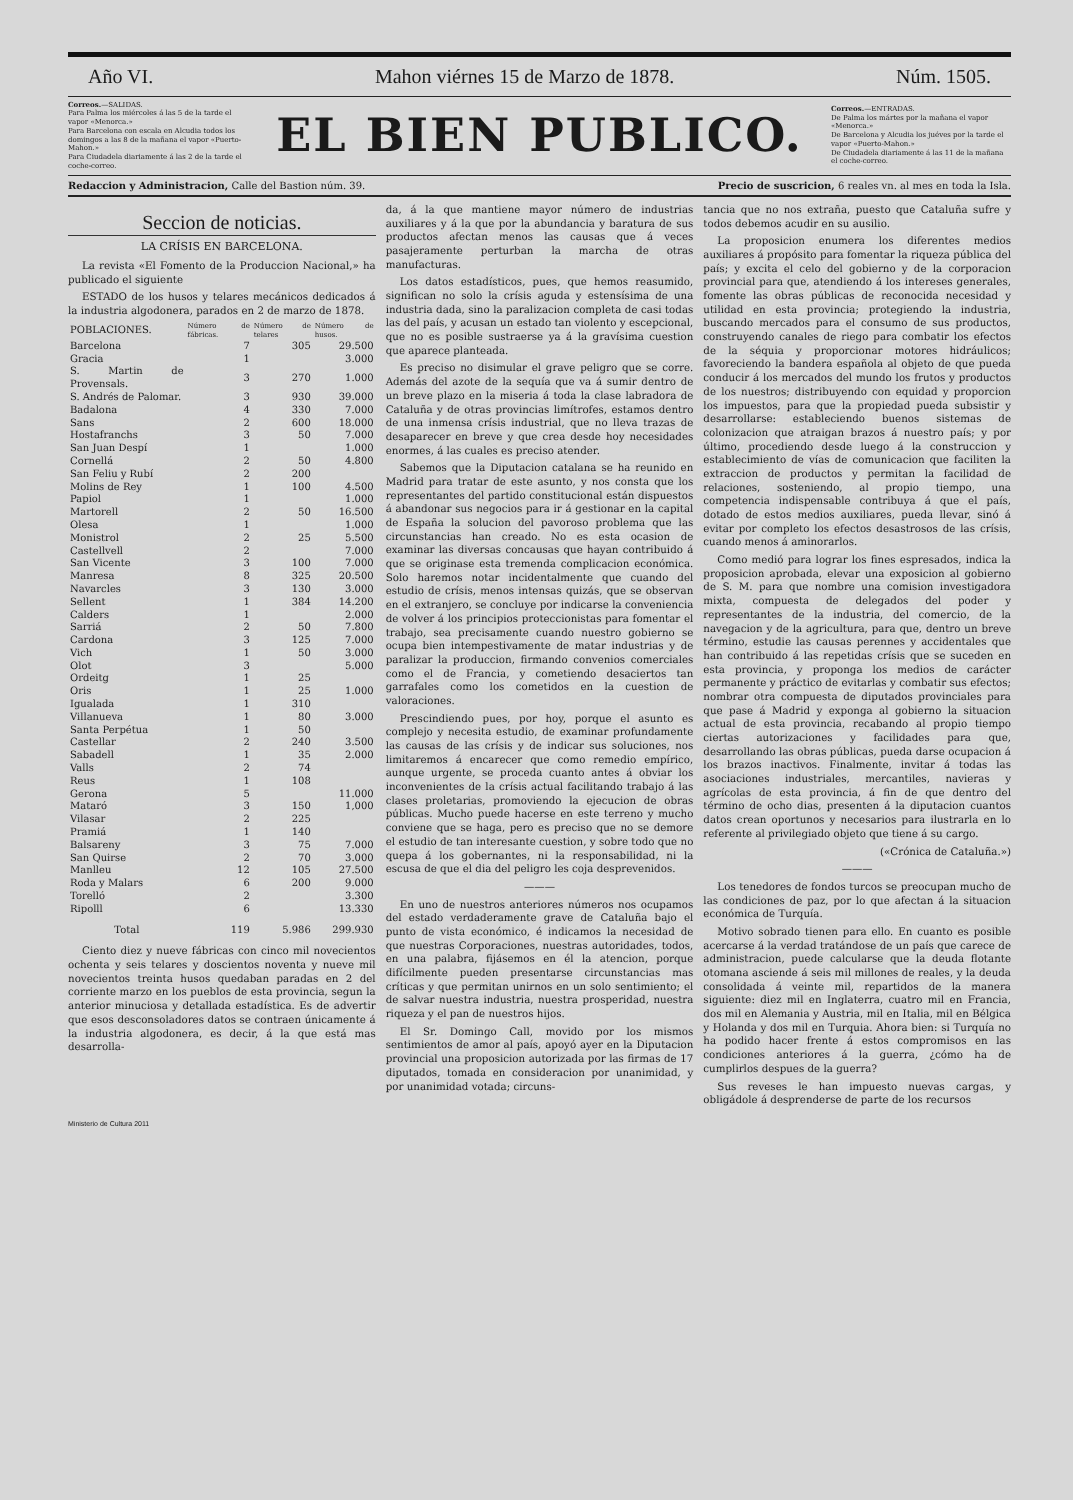Año VI. Mahon viérnes 15 de Marzo de 1878. Núm. 1505.
Correos.—SALIDAS.
Para Palma los miércoles á las 5 de la tarde el vapor «Menorca.»
Para Barcelona con escala en Alcudia todos los domingos a las 8 de la mañana el vapor «Puerto-Mahon.»
Para Ciudadela diariamente á las 2 de la tarde el coche-correo.
EL BIEN PUBLICO.
Correos.—ENTRADAS.
De Palma los mártes por la mañana el vapor «Menorca.»
De Barcelona y Alcudia los juéves por la tarde el vapor «Puerto-Mahon.»
De Ciudadela diariamente á las 11 de la mañana el coche-correo.
Redaccion y Administracion, Calle del Bastion núm. 39. Precio de suscricion, 6 reales vn. al mes en toda la Isla.
Seccion de noticias.
LA CRÍSIS EN BARCELONA.
La revista «El Fomento de la Produccion Nacional,» ha publicado el siguiente
ESTADO de los husos y telares mecánicos dedicados á la industria algodonera, parados en 2 de marzo de 1878.
| POBLACIONES. | Número de fábricas. | Número de telares | Número de husos. |
| --- | --- | --- | --- |
| Barcelona | 7 | 305 | 29.500 |
| Gracia | 1 | | 3.000 |
| S. Martin de Provensals. | 3 | 270 | 1.000 |
| S. Andrés de Palomar. | 3 | 930 | 39.000 |
| Badalona | 4 | 330 | 7.000 |
| Sans | 2 | 600 | 18.000 |
| Hostafranchs | 3 | 50 | 7.000 |
| San Juan Despí | 1 | | 1.000 |
| Cornellá | 2 | 50 | 4.800 |
| San Feliu y Rubí | 2 | 200 | |
| Molins de Rey | 1 | 100 | 4.500 |
| Papiol | 1 | | 1.000 |
| Martorell | 2 | 50 | 16.500 |
| Olesa | 1 | | 1.000 |
| Monistrol | 2 | 25 | 5.500 |
| Castellvell | 2 | | 7.000 |
| San Vicente | 3 | 100 | 7.000 |
| Manresa | 8 | 325 | 20.500 |
| Navarcles | 3 | 130 | 3.000 |
| Sellent | 1 | 384 | 14.200 |
| Calders | 1 | | 2.000 |
| Sarriá | 2 | 50 | 7.800 |
| Cardona | 3 | 125 | 7.000 |
| Vich | 1 | 50 | 3.000 |
| Olot | 3 | | 5.000 |
| Ordeitg | 1 | 25 | |
| Oris | 1 | 25 | 1.000 |
| Igualada | 1 | 310 | |
| Villanueva | 1 | 80 | 3.000 |
| Santa Perpétua | 1 | 50 | |
| Castellar | 2 | 240 | 3.500 |
| Sabadell | 1 | 35 | 2.000 |
| Valls | 2 | 74 | |
| Reus | 1 | 108 | |
| Gerona | 5 | | 11.000 |
| Mataró | 3 | 150 | 1,000 |
| Vilasar | 2 | 225 | |
| Pramiá | 1 | 140 | |
| Balsareny | 3 | 75 | 7.000 |
| San Quirse | 2 | 70 | 3.000 |
| Manlleu | 12 | 105 | 27.500 |
| Roda y Malars | 6 | 200 | 9.000 |
| Torelló | 2 | | 3.300 |
| Ripolll | 6 | | 13.330 |
| Total | 119 | 5.986 | 299.930 |
Ciento diez y nueve fábricas con cinco mil novecientos ochenta y seis telares y doscientos noventa y nueve mil novecientos treinta husos quedaban paradas en 2 del corriente marzo en los pueblos de esta provincia, segun la anterior minuciosa y detallada estadística. Es de advertir que esos desconsoladores datos se contraen únicamente á la industria algodonera, es decir, á la que está mas desarrolla-
da, á la que mantiene mayor número de industrias auxiliares y á la que por la abundancia y baratura de sus productos afectan menos las causas que á veces pasajeramente perturban la marcha de otras manufacturas.
Los datos estadísticos, pues, que hemos reasumido, significan no solo la crísis aguda y estensísima de una industria dada, sino la paralizacion completa de casi todas las del país, y acusan un estado tan violento y escepcional, que no es posible sustraerse ya á la gravísima cuestion que aparece planteada.
Es preciso no disimular el grave peligro que se corre. Además del azote de la sequía que va á sumir dentro de un breve plazo en la miseria á toda la clase labradora de Cataluña y de otras provincias limítrofes, estamos dentro de una inmensa crísis industrial, que no lleva trazas de desaparecer en breve y que crea desde hoy necesidades enormes, á las cuales es preciso atender.
Sabemos que la Diputacion catalana se ha reunido en Madrid para tratar de este asunto, y nos consta que los representantes del partido constitucional están dispuestos á abandonar sus negocios para ir á gestionar en la capital de España la solucion del pavoroso problema que las circunstancias han creado. No es esta ocasion de examinar las diversas concausas que hayan contribuido á que se originase esta tremenda complicacion económica. Solo haremos notar incidentalmente que cuando del estudio de crísis, menos intensas quizás, que se observan en el extranjero, se concluye por indicarse la conveniencia de volver á los principios proteccionistas para fomentar el trabajo, sea precisamente cuando nuestro gobierno se ocupa bien intempestivamente de matar industrias y de paralizar la produccion, firmando convenios comerciales como el de Francia, y cometiendo desaciertos tan garrafales como los cometidos en la cuestion de valoraciones.
Prescindiendo pues, por hoy, porque el asunto es complejo y necesita estudio, de examinar profundamente las causas de las crísis y de indicar sus soluciones, nos limitaremos á encarecer que como remedio empírico, aunque urgente, se proceda cuanto antes á obviar los inconvenientes de la crísis actual facilitando trabajo á las clases proletarias, promoviendo la ejecucion de obras públicas. Mucho puede hacerse en este terreno y mucho conviene que se haga, pero es preciso que no se demore el estudio de tan interesante cuestion, y sobre todo que no quepa á los gobernantes, ni la responsabilidad, ni la escusa de que el dia del peligro les coja desprevenidos.
———
En uno de nuestros anteriores números nos ocupamos del estado verdaderamente grave de Cataluña bajo el punto de vista económico, é indicamos la necesidad de que nuestras Corporaciones, nuestras autoridades, todos, en una palabra, fijásemos en él la atencion, porque difícilmente pueden presentarse circunstancias mas críticas y que permitan unirnos en un solo sentimiento; el de salvar nuestra industria, nuestra prosperidad, nuestra riqueza y el pan de nuestros hijos.
El Sr. Domingo Call, movido por los mismos sentimientos de amor al país, apoyó ayer en la Diputacion provincial una proposicion autorizada por las firmas de 17 diputados, tomada en consideracion por unanimidad, y por unanimidad votada; circuns-
tancia que no nos extraña, puesto que Cataluña sufre y todos debemos acudir en su ausilio.
La proposicion enumera los diferentes medios auxiliares á propósito para fomentar la riqueza pública del país; y excita el celo del gobierno y de la corporacion provincial para que, atendiendo á los intereses generales, fomente las obras públicas de reconocida necesidad y utilidad en esta provincia; protegiendo la industria, buscando mercados para el consumo de sus productos, construyendo canales de riego para combatir los efectos de la séquia y proporcionar motores hidráulicos; favoreciendo la bandera española al objeto de que pueda conducir á los mercados del mundo los frutos y productos de los nuestros; distribuyendo con equidad y proporcion los impuestos, para que la propiedad pueda subsistir y desarrollarse: estableciendo buenos sistemas de colonizacion que atraigan brazos á nuestro país; y por último, procediendo desde luego á la construccion y establecimiento de vías de comunicacion que faciliten la extraccion de productos y permitan la facilidad de relaciones, sosteniendo, al propio tiempo, una competencia indispensable contribuya á que el país, dotado de estos medios auxiliares, pueda llevar, sinó á evitar por completo los efectos desastrosos de las crísis, cuando menos á aminorarlos.
Como medió para lograr los fines espresados, indica la proposicion aprobada, elevar una exposicion al gobierno de S. M. para que nombre una comision investigadora mixta, compuesta de delegados del poder y representantes de la industria, del comercio, de la navegacion y de la agricultura, para que, dentro un breve término, estudie las causas perennes y accidentales que han contribuido á las repetidas crísis que se suceden en esta provincia, y proponga los medios de carácter permanente y práctico de evitarlas y combatir sus efectos; nombrar otra compuesta de diputados provinciales para que pase á Madrid y exponga al gobierno la situacion actual de esta provincia, recabando al propio tiempo ciertas autorizaciones y facilidades para que, desarrollando las obras públicas, pueda darse ocupacion á los brazos inactivos. Finalmente, invitar á todas las asociaciones industriales, mercantiles, navieras y agrícolas de esta provincia, á fin de que dentro del término de ocho dias, presenten á la diputacion cuantos datos crean oportunos y necesarios para ilustrarla en lo referente al privilegiado objeto que tiene á su cargo.
(«Crónica de Cataluña.»)
———
Los tenedores de fondos turcos se preocupan mucho de las condiciones de paz, por lo que afectan á la situacion económica de Turquía.
Motivo sobrado tienen para ello. En cuanto es posible acercarse á la verdad tratándose de un país que carece de administracion, puede calcularse que la deuda flotante otomana asciende á seis mil millones de reales, y la deuda consolidada á veinte mil, repartidos de la manera siguiente: diez mil en Inglaterra, cuatro mil en Francia, dos mil en Alemania y Austria, mil en Italia, mil en Bélgica y Holanda y dos mil en Turquia. Ahora bien: si Turquía no ha podido hacer frente á estos compromisos en las condiciones anteriores á la guerra, ¿cómo ha de cumplirlos despues de la guerra?
Sus reveses le han impuesto nuevas cargas, y obligádole á desprenderse de parte de los recursos
Ministerio de Cultura 2011